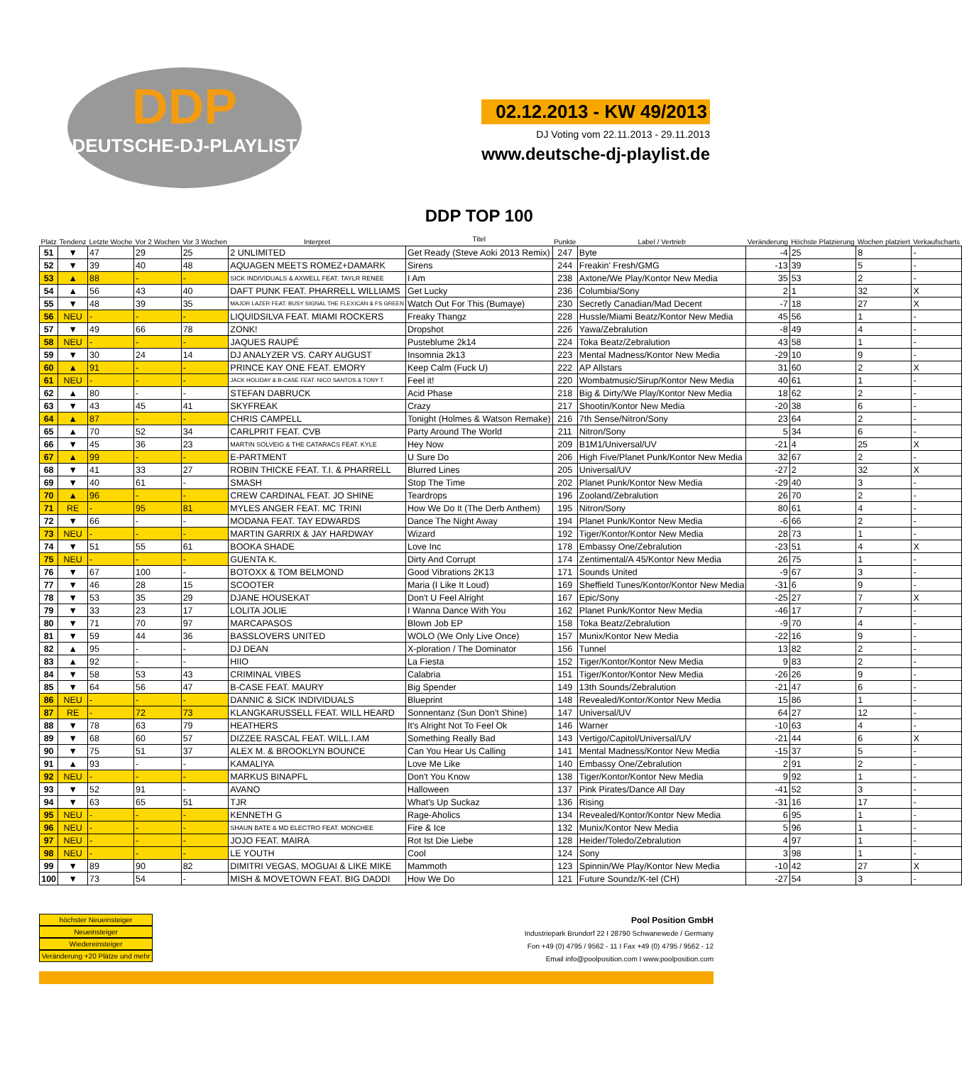DDP
DEUTSCHE-DJ-PLAYLIST
02.12.2013 - KW 49/2013
DJ Voting vom 22.11.2013 - 29.11.2013
www.deutsche-dj-playlist.de
| Platz | Tendenz | Letzte Woche | Vor 2 Wochen | Vor 3 Wochen | Interpret | DDP TOP 100 Titel | Punkte | Label / Vertrieb | Veränderung | Höchste Platzierung | Wochen platziert | Verkaufscharts |
| --- | --- | --- | --- | --- | --- | --- | --- | --- | --- | --- | --- | --- |
| 51 | ▼ | 47 | 29 | 25 | 2 UNLIMITED | Get Ready (Steve Aoki 2013 Remix) | 247 | Byte | -4 | 25 | 8 | - |
| 52 | ▼ | 39 | 40 | 48 | AQUAGEN MEETS ROMEZ+DAMARK | Sirens | 244 | Freakin' Fresh/GMG | -13 | 39 | 5 | - |
| 53 | ▲ | 88 | - | - | SICK INDIVIDUALS & AXWELL FEAT. TAYLR RENEE | I Am | 238 | Axtone/We Play/Kontor New Media | 35 | 53 | 2 | - |
| 54 | ▲ | 56 | 43 | 40 | DAFT PUNK FEAT. PHARRELL WILLIAMS | Get Lucky | 236 | Columbia/Sony | 2 | 1 | 32 | X |
| 55 | ▼ | 48 | 39 | 35 | MAJOR LAZER FEAT. BUSY SIGNAL THE FLEXICAN & FS GREEN | Watch Out For This (Bumaye) | 230 | Secretly Canadian/Mad Decent | -7 | 18 | 27 | X |
| 56 | NEU | - | - | - | LIQUIDSILVA FEAT. MIAMI ROCKERS | Freaky Thangz | 228 | Hussle/Miami Beatz/Kontor New Media | 45 | 56 | 1 | - |
| 57 | ▼ | 49 | 66 | 78 | ZONK! | Dropshot | 226 | Yawa/Zebralution | -8 | 49 | 4 | - |
| 58 | NEU | - | - | - | JAQUES RAUPÉ | Pusteblume 2k14 | 224 | Toka Beatz/Zebralution | 43 | 58 | 1 | - |
| 59 | ▼ | 30 | 24 | 14 | DJ ANALYZER VS. CARY AUGUST | Insomnia 2k13 | 223 | Mental Madness/Kontor New Media | -29 | 10 | 9 | - |
| 60 | ▲ | 91 | - | - | PRINCE KAY ONE FEAT. EMORY | Keep Calm (Fuck U) | 222 | AP Allstars | 31 | 60 | 2 | X |
| 61 | NEU | - | - | - | JACK HOLIDAY & B-CASE FEAT. NICO SANTOS & TONY T. | Feel it! | 220 | Wombatmusic/Sirup/Kontor New Media | 40 | 61 | 1 | - |
| 62 | ▲ | 80 | - | - | STEFAN DABRUCK | Acid Phase | 218 | Big & Dirty/We Play/Kontor New Media | 18 | 62 | 2 | - |
| 63 | ▼ | 43 | 45 | 41 | SKYFREAK | Crazy | 217 | Shootin/Kontor New Media | -20 | 38 | 6 | - |
| 64 | ▲ | 87 | - | - | CHRIS CAMPELL | Tonight (Holmes & Watson Remake) | 216 | 7th Sense/Nitron/Sony | 23 | 64 | 2 | - |
| 65 | ▲ | 70 | 52 | 34 | CARLPRIT FEAT. CVB | Party Around The World | 211 | Nitron/Sony | 5 | 34 | 6 | - |
| 66 | ▼ | 45 | 36 | 23 | MARTIN SOLVEIG & THE CATARACS FEAT. KYLE | Hey Now | 209 | B1M1/Universal/UV | -21 | 4 | 25 | X |
| 67 | ▲ | 99 | - | - | E-PARTMENT | U Sure Do | 206 | High Five/Planet Punk/Kontor New Media | 32 | 67 | 2 | - |
| 68 | ▼ | 41 | 33 | 27 | ROBIN THICKE FEAT. T.I. & PHARRELL | Blurred Lines | 205 | Universal/UV | -27 | 2 | 32 | X |
| 69 | ▼ | 40 | 61 | - | SMASH | Stop The Time | 202 | Planet Punk/Kontor New Media | -29 | 40 | 3 | - |
| 70 | ▲ | 96 | - | - | CREW CARDINAL FEAT. JO SHINE | Teardrops | 196 | Zooland/Zebralution | 26 | 70 | 2 | - |
| 71 | RE | - | 95 | 81 | MYLES ANGER FEAT. MC TRINI | How We Do It (The Derb Anthem) | 195 | Nitron/Sony | 80 | 61 | 4 | - |
| 72 | ▼ | 66 | - | - | MODANA FEAT. TAY EDWARDS | Dance The Night Away | 194 | Planet Punk/Kontor New Media | -6 | 66 | 2 | - |
| 73 | NEU | - | - | - | MARTIN GARRIX & JAY HARDWAY | Wizard | 192 | Tiger/Kontor/Kontor New Media | 28 | 73 | 1 | - |
| 74 | ▼ | 51 | 55 | 61 | BOOKA SHADE | Love Inc | 178 | Embassy One/Zebralution | -23 | 51 | 4 | X |
| 75 | NEU | - | - | - | GUENTA K. | Dirty And Corrupt | 174 | Zentimental/A 45/Kontor New Media | 26 | 75 | 1 | - |
| 76 | ▼ | 67 | 100 | - | BOTOXX & TOM BELMOND | Good Vibrations 2K13 | 171 | Sounds United | -9 | 67 | 3 | - |
| 77 | ▼ | 46 | 28 | 15 | SCOOTER | Maria (I Like It Loud) | 169 | Sheffield Tunes/Kontor/Kontor New Media | -31 | 6 | 9 | - |
| 78 | ▼ | 53 | 35 | 29 | DJANE HOUSEKAT | Don't U Feel Alright | 167 | Epic/Sony | -25 | 27 | 7 | X |
| 79 | ▼ | 33 | 23 | 17 | LOLITA JOLIE | I Wanna Dance With You | 162 | Planet Punk/Kontor New Media | -46 | 17 | 7 | - |
| 80 | ▼ | 71 | 70 | 97 | MARCAPASOS | Blown Job EP | 158 | Toka Beatz/Zebralution | -9 | 70 | 4 | - |
| 81 | ▼ | 59 | 44 | 36 | BASSLOVERS UNITED | WOLO (We Only Live Once) | 157 | Munix/Kontor New Media | -22 | 16 | 9 | - |
| 82 | ▲ | 95 | - | - | DJ DEAN | X-ploration / The Dominator | 156 | Tunnel | 13 | 82 | 2 | - |
| 83 | ▲ | 92 | - | - | HIIO | La Fiesta | 152 | Tiger/Kontor/Kontor New Media | 9 | 83 | 2 | - |
| 84 | ▼ | 58 | 53 | 43 | CRIMINAL VIBES | Calabria | 151 | Tiger/Kontor/Kontor New Media | -26 | 26 | 9 | - |
| 85 | ▼ | 64 | 56 | 47 | B-CASE FEAT. MAURY | Big Spender | 149 | 13th Sounds/Zebralution | -21 | 47 | 6 | - |
| 86 | NEU | - | - | - | DANNIC & SICK INDIVIDUALS | Blueprint | 148 | Revealed/Kontor/Kontor New Media | 15 | 86 | 1 | - |
| 87 | RE | - | 72 | 73 | KLANGKARUSSELL FEAT. WILL HEARD | Sonnentanz (Sun Don't Shine) | 147 | Universal/UV | 64 | 27 | 12 | - |
| 88 | ▼ | 78 | 63 | 79 | HEATHERS | It's Alright Not To Feel Ok | 146 | Warner | -10 | 63 | 4 | - |
| 89 | ▼ | 68 | 60 | 57 | DIZZEE RASCAL FEAT. WILL.I.AM | Something Really Bad | 143 | Vertigo/Capitol/Universal/UV | -21 | 44 | 6 | X |
| 90 | ▼ | 75 | 51 | 37 | ALEX M. & BROOKLYN BOUNCE | Can You Hear Us Calling | 141 | Mental Madness/Kontor New Media | -15 | 37 | 5 | - |
| 91 | ▲ | 93 | - | - | KAMALIYA | Love Me Like | 140 | Embassy One/Zebralution | 2 | 91 | 2 | - |
| 92 | NEU | - | - | - | MARKUS BINAPFL | Don't You Know | 138 | Tiger/Kontor/Kontor New Media | 9 | 92 | 1 | - |
| 93 | ▼ | 52 | 91 | - | AVANO | Halloween | 137 | Pink Pirates/Dance All Day | -41 | 52 | 3 | - |
| 94 | ▼ | 63 | 65 | 51 | TJR | What's Up Suckaz | 136 | Rising | -31 | 16 | 17 | - |
| 95 | NEU | - | - | - | KENNETH G | Rage-Aholics | 134 | Revealed/Kontor/Kontor New Media | 6 | 95 | 1 | - |
| 96 | NEU | - | - | - | SHAUN BATE & MD ELECTRO FEAT. MONCHEE | Fire & Ice | 132 | Munix/Kontor New Media | 5 | 96 | 1 | - |
| 97 | NEU | - | - | - | JOJO FEAT. MAIRA | Rot Ist Die Liebe | 128 | Heider/Toledo/Zebralution | 4 | 97 | 1 | - |
| 98 | NEU | - | - | - | LE YOUTH | Cool | 124 | Sony | 3 | 98 | 1 | - |
| 99 | ▼ | 89 | 90 | 82 | DIMITRI VEGAS, MOGUAI & LIKE MIKE | Mammoth | 123 | Spinnin/We Play/Kontor New Media | -10 | 42 | 27 | X |
| 100 | ▼ | 73 | 54 | - | MISH & MOVETOWN FEAT. BIG DADDI | How We Do | 121 | Future Soundz/K-tel (CH) | -27 | 54 | 3 | - |
höchster Neueinsteiger
Neueinsteiger
Wiedereinsteiger
Veränderung +20 Plätze und mehr
Pool Position GmbH
Industriepark Brundorf 22 I 28790 Schwanewede / Germany
Fon +49 (0) 4795 / 9562 - 11 I Fax +49 (0) 4795 / 9562 - 12
Email info@poolposition.com I www.poolposition.com